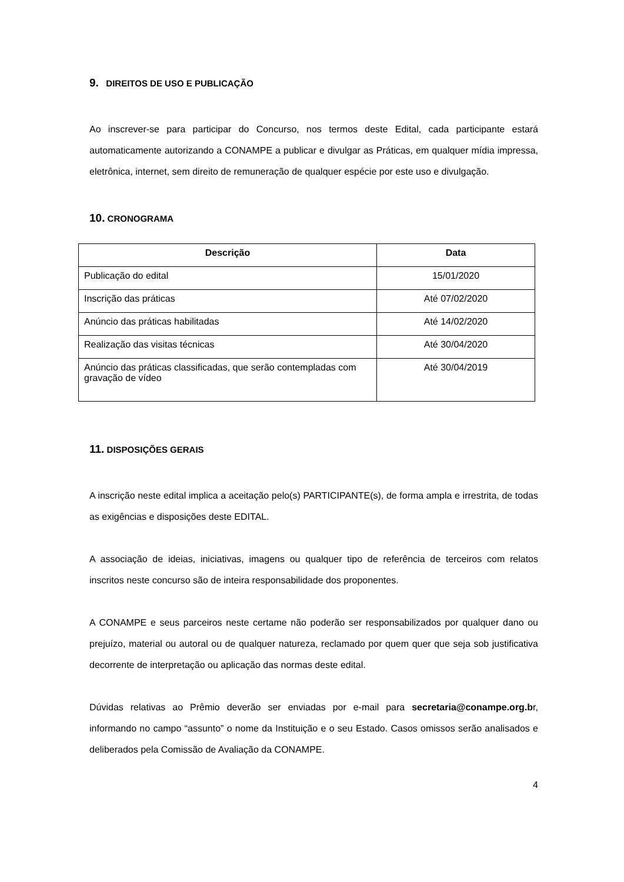9. DIREITOS DE USO E PUBLICAÇÃO
Ao inscrever-se para participar do Concurso, nos termos deste Edital, cada participante estará automaticamente autorizando a CONAMPE a publicar e divulgar as Práticas, em qualquer mídia impressa, eletrônica, internet, sem direito de remuneração de qualquer espécie por este uso e divulgação.
10. CRONOGRAMA
| Descrição | Data |
| --- | --- |
| Publicação do edital | 15/01/2020 |
| Inscrição das práticas | Até 07/02/2020 |
| Anúncio das práticas habilitadas | Até 14/02/2020 |
| Realização das visitas técnicas | Até 30/04/2020 |
| Anúncio das práticas classificadas, que serão contempladas com gravação de vídeo | Até 30/04/2019 |
11. DISPOSIÇÕES GERAIS
A inscrição neste edital implica a aceitação pelo(s) PARTICIPANTE(s), de forma ampla e irrestrita, de todas as exigências e disposições deste EDITAL.
A associação de ideias, iniciativas, imagens ou qualquer tipo de referência de terceiros com relatos inscritos neste concurso são de inteira responsabilidade dos proponentes.
A CONAMPE e seus parceiros neste certame não poderão ser responsabilizados por qualquer dano ou prejuízo, material ou autoral ou de qualquer natureza, reclamado por quem quer que seja sob justificativa decorrente de interpretação ou aplicação das normas deste edital.
Dúvidas relativas ao Prêmio deverão ser enviadas por e-mail para secretaria@conampe.org.br, informando no campo “assunto” o nome da Instituição e o seu Estado. Casos omissos serão analisados e deliberados pela Comissão de Avaliação da CONAMPE.
4